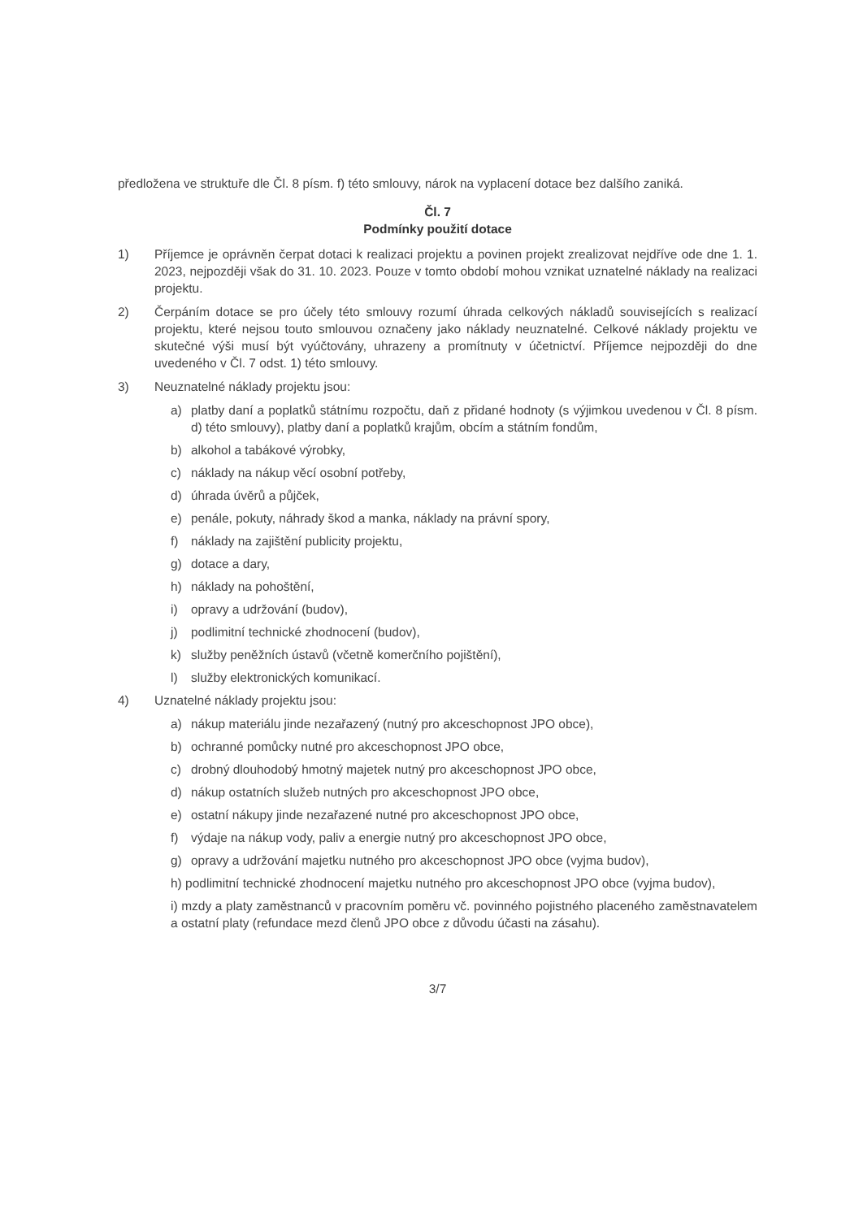předložena ve struktuře dle Čl. 8 písm. f) této smlouvy, nárok na vyplacení dotace bez dalšího zaniká.
Čl. 7
Podmínky použití dotace
1) Příjemce je oprávněn čerpat dotaci k realizaci projektu a povinen projekt zrealizovat nejdříve ode dne 1. 1. 2023, nejpozději však do 31. 10. 2023. Pouze v tomto období mohou vznikat uznatelné náklady na realizaci projektu.
2) Čerpáním dotace se pro účely této smlouvy rozumí úhrada celkových nákladů souvisejících s realizací projektu, které nejsou touto smlouvou označeny jako náklady neuznatelné. Celkové náklady projektu ve skutečné výši musí být vyúčtovány, uhrazeny a promítnuty v účetnictví. Příjemce nejpozději do dne uvedeného v Čl. 7 odst. 1) této smlouvy.
3) Neuznatelné náklady projektu jsou:
a) platby daní a poplatků státnímu rozpočtu, daň z přidané hodnoty (s výjimkou uvedenou v Čl. 8 písm. d) této smlouvy), platby daní a poplatků krajům, obcím a státním fondům,
b) alkohol a tabákové výrobky,
c) náklady na nákup věcí osobní potřeby,
d) úhrada úvěrů a půjček,
e) penále, pokuty, náhrady škod a manka, náklady na právní spory,
f) náklady na zajištění publicity projektu,
g) dotace a dary,
h) náklady na pohoštění,
i) opravy a udržování (budov),
j) podlimitní technické zhodnocení (budov),
k) služby peněžních ústavů (včetně komerčního pojištění),
l) služby elektronických komunikací.
4) Uznatelné náklady projektu jsou:
a) nákup materiálu jinde nezařazený (nutný pro akceschopnost JPO obce),
b) ochranné pomůcky nutné pro akceschopnost JPO obce,
c) drobný dlouhodobý hmotný majetek nutný pro akceschopnost JPO obce,
d) nákup ostatních služeb nutných pro akceschopnost JPO obce,
e) ostatní nákupy jinde nezařazené nutné pro akceschopnost JPO obce,
f) výdaje na nákup vody, paliv a energie nutný pro akceschopnost JPO obce,
g) opravy a udržování majetku nutného pro akceschopnost JPO obce (vyjma budov),
h) podlimitní technické zhodnocení majetku nutného pro akceschopnost JPO obce (vyjma budov),
i) mzdy a platy zaměstnanců v pracovním poměru vč. povinného pojistného placeného zaměstnavatelem a ostatní platy (refundace mezd členů JPO obce z důvodu účasti na zásahu).
3/7